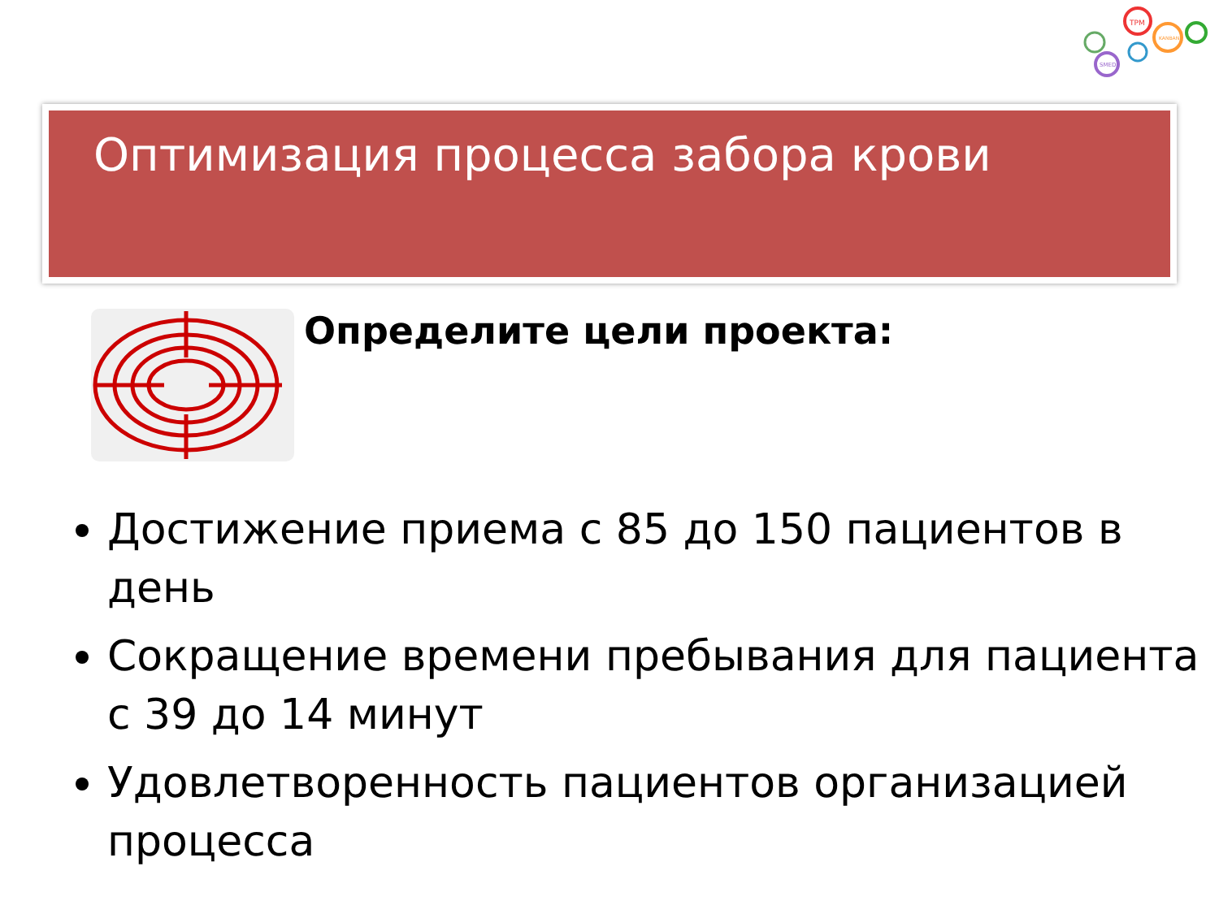TPM
KANBAN
SMED
Оптимизация процесса забора крови
Определите цели проекта:
Достижение приема с 85 до 150 пациентов в день
Сокращение времени пребывания для пациента с 39 до 14 минут
Удовлетворенность пациентов организацией процесса